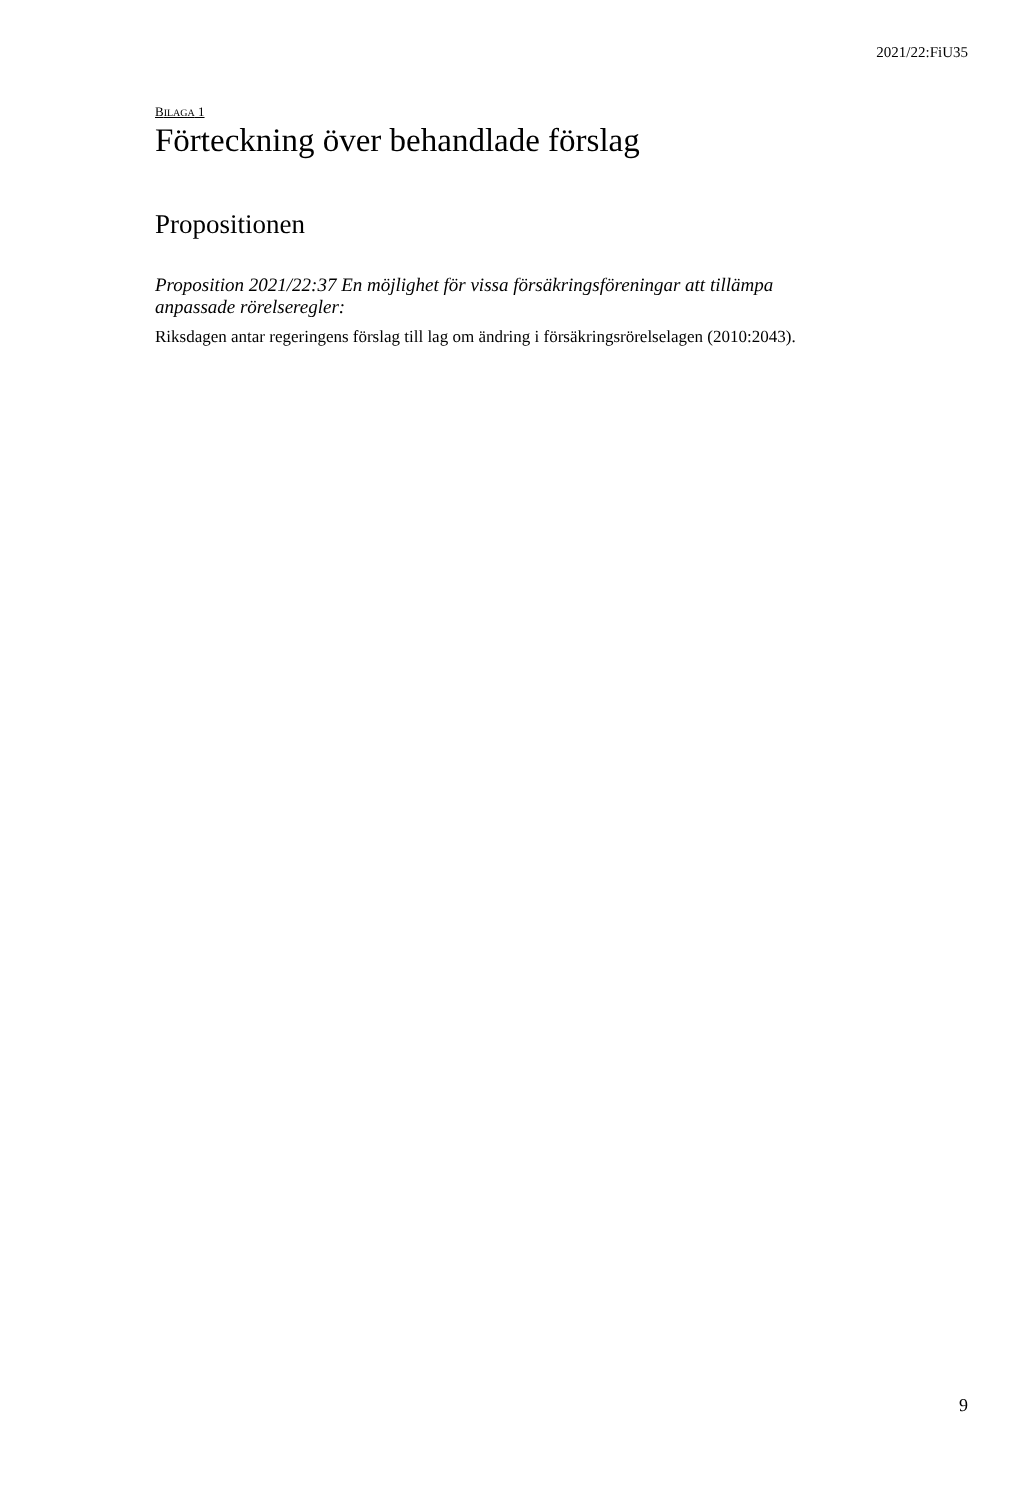2021/22:FiU35
BILAGA 1
Förteckning över behandlade förslag
Propositionen
Proposition 2021/22:37 En möjlighet för vissa försäkringsföreningar att tillämpa anpassade rörelseregler:
Riksdagen antar regeringens förslag till lag om ändring i försäkringsrörelselagen (2010:2043).
9